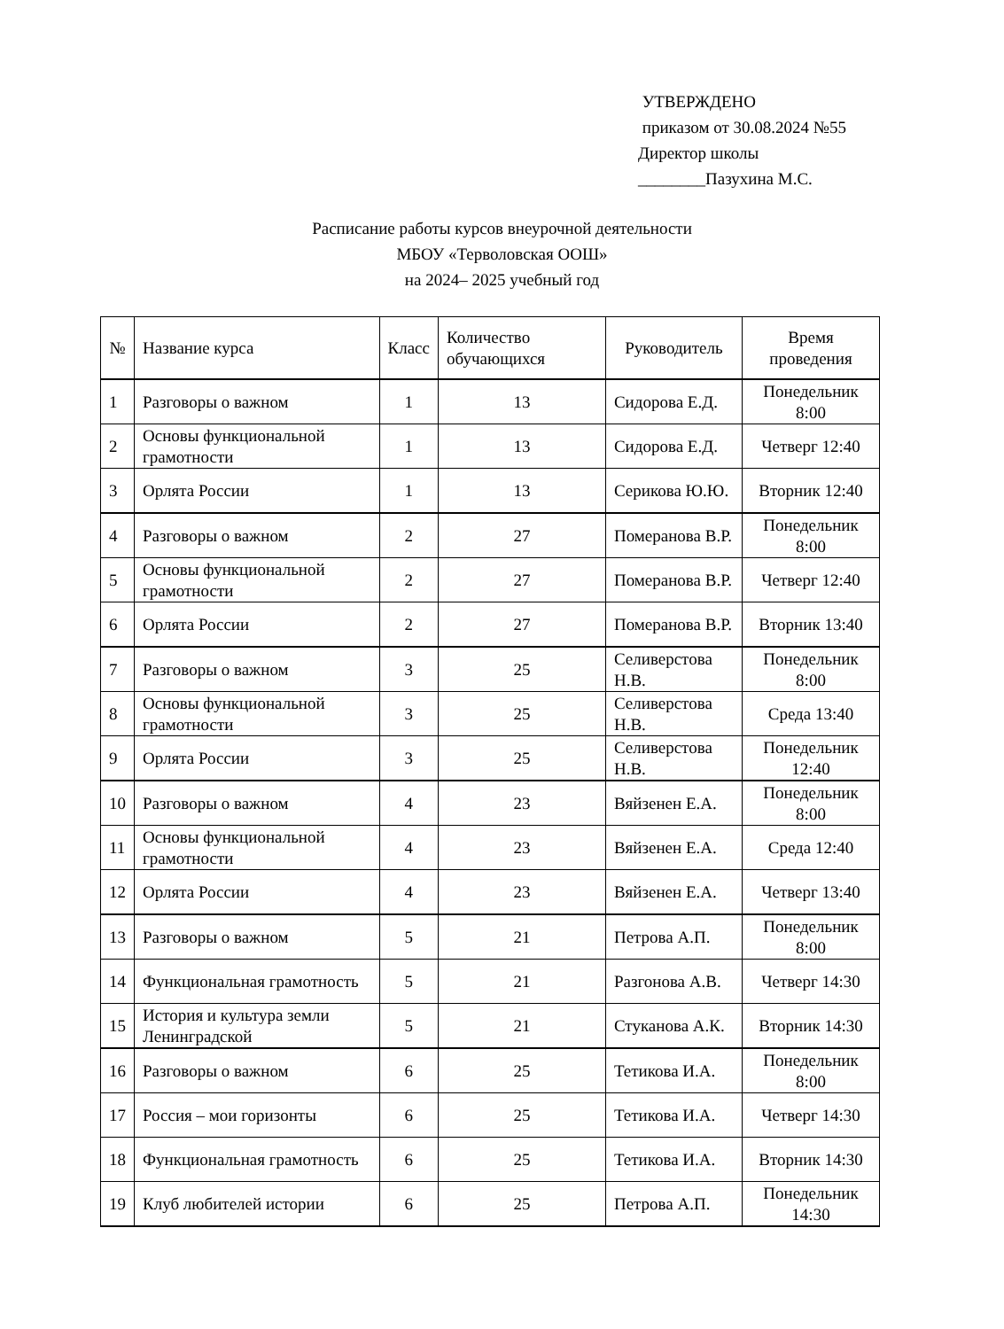УТВЕРЖДЕНО
приказом от 30.08.2024 №55
Директор школы
________Пазухина М.С.
Расписание работы курсов внеурочной деятельности
МБОУ «Терволовская ООШ»
на 2024– 2025 учебный год
| № | Название курса | Класс | Количество обучающихся | Руководитель | Время проведения |
| --- | --- | --- | --- | --- | --- |
| 1 | Разговоры о важном | 1 | 13 | Сидорова Е.Д. | Понедельник 8:00 |
| 2 | Основы функциональной грамотности | 1 | 13 | Сидорова Е.Д. | Четверг 12:40 |
| 3 | Орлята России | 1 | 13 | Серикова Ю.Ю. | Вторник 12:40 |
| 4 | Разговоры о важном | 2 | 27 | Померанова В.Р. | Понедельник 8:00 |
| 5 | Основы функциональной грамотности | 2 | 27 | Померанова В.Р. | Четверг 12:40 |
| 6 | Орлята России | 2 | 27 | Померанова В.Р. | Вторник 13:40 |
| 7 | Разговоры о важном | 3 | 25 | Селиверстова Н.В. | Понедельник 8:00 |
| 8 | Основы функциональной грамотности | 3 | 25 | Селиверстова Н.В. | Среда 13:40 |
| 9 | Орлята России | 3 | 25 | Селиверстова Н.В. | Понедельник 12:40 |
| 10 | Разговоры о важном | 4 | 23 | Вяйзенен Е.А. | Понедельник 8:00 |
| 11 | Основы функциональной грамотности | 4 | 23 | Вяйзенен Е.А. | Среда 12:40 |
| 12 | Орлята России | 4 | 23 | Вяйзенен Е.А. | Четверг 13:40 |
| 13 | Разговоры о важном | 5 | 21 | Петрова А.П. | Понедельник 8:00 |
| 14 | Функциональная грамотность | 5 | 21 | Разгонова А.В. | Четверг 14:30 |
| 15 | История и культура земли Ленинградской | 5 | 21 | Стуканова А.К. | Вторник 14:30 |
| 16 | Разговоры о важном | 6 | 25 | Тетикова И.А. | Понедельник 8:00 |
| 17 | Россия – мои горизонты | 6 | 25 | Тетикова И.А. | Четверг 14:30 |
| 18 | Функциональная грамотность | 6 | 25 | Тетикова И.А. | Вторник 14:30 |
| 19 | Клуб любителей истории | 6 | 25 | Петрова А.П. | Понедельник 14:30 |